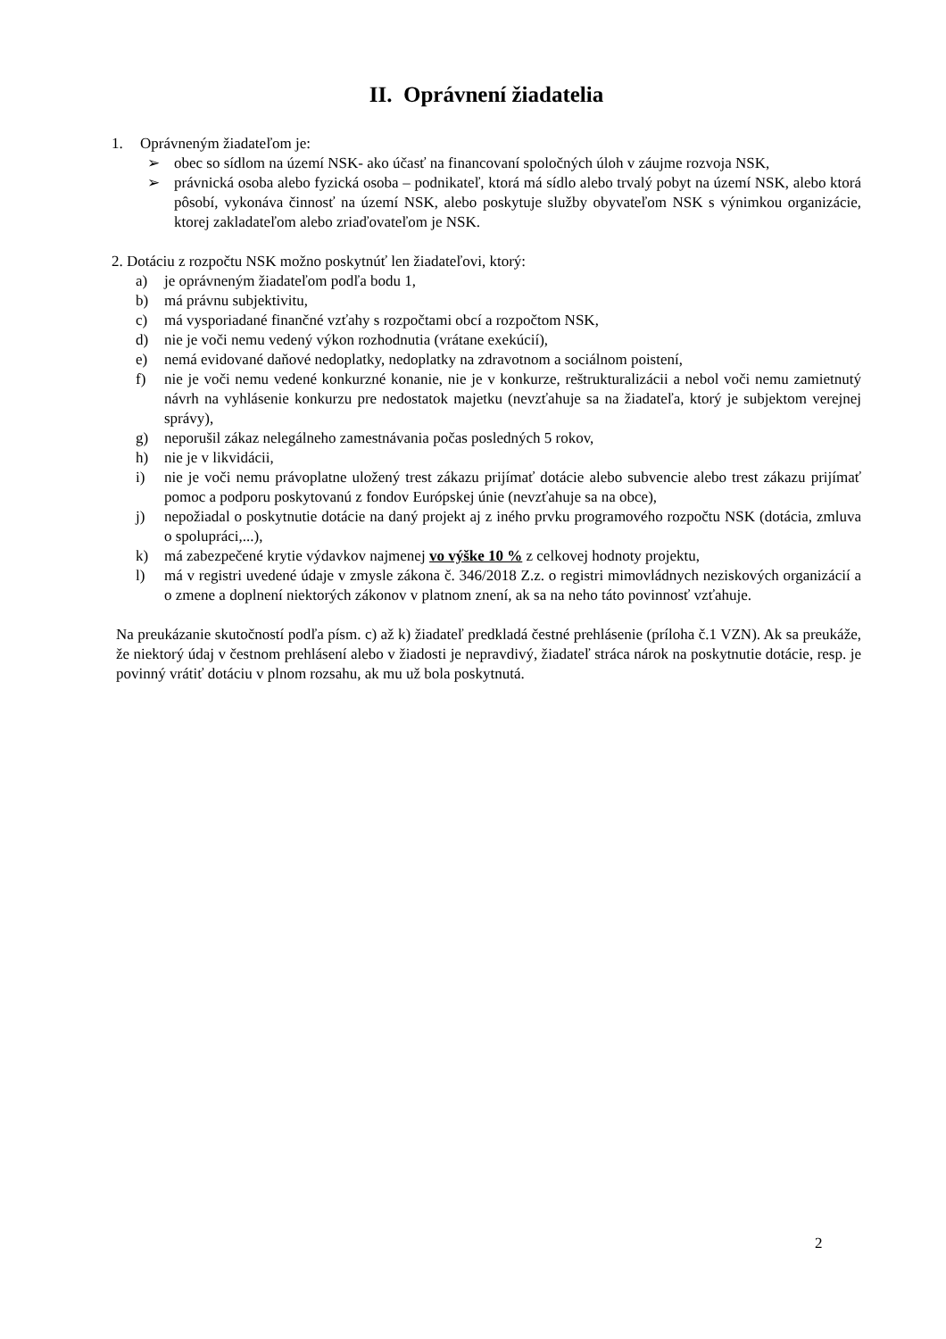II. Oprávnení žiadatelia
1. Oprávneným žiadateľom je:
➢ obec so sídlom na území NSK- ako účasť na financovaní spoločných úloh v záujme rozvoja NSK,
➢ právnická osoba alebo fyzická osoba – podnikateľ, ktorá má sídlo alebo trvalý pobyt na území NSK, alebo ktorá pôsobí, vykonáva činnosť na území NSK, alebo poskytuje služby obyvateľom NSK s výnimkou organizácie, ktorej zakladateľom alebo zriaďovateľom je NSK.
2. Dotáciu z rozpočtu NSK možno poskytnúť len žiadateľovi, ktorý:
a) je oprávneným žiadateľom podľa bodu 1,
b) má právnu subjektivitu,
c) má vysporiadané finančné vzťahy s rozpočtami obcí a rozpočtom NSK,
d) nie je voči nemu vedený výkon rozhodnutia (vrátane exekúcií),
e) nemá evidované daňové nedoplatky, nedoplatky na zdravotnom a sociálnom poistení,
f) nie je voči nemu vedené konkurzné konanie, nie je v konkurze, reštrukturalizácii a nebol voči nemu zamietnutý návrh na vyhlásenie konkurzu pre nedostatok majetku (nevzťahuje sa na žiadateľa, ktorý je subjektom verejnej správy),
g) neporušil zákaz nelegálneho zamestnávania počas posledných 5 rokov,
h) nie je v likvidácii,
i) nie je voči nemu právoplatne uložený trest zákazu prijímať dotácie alebo subvencie alebo trest zákazu prijímať pomoc a podporu poskytovanú z fondov Európskej únie (nevzťahuje sa na obce),
j) nepožiadal o poskytnutie dotácie na daný projekt aj z iného prvku programového rozpočtu NSK (dotácia, zmluva o spolupráci,...),
k) má zabezpečené krytie výdavkov najmenej vo výške 10 % z celkovej hodnoty projektu,
l) má v registri uvedené údaje v zmysle zákona č. 346/2018 Z.z. o registri mimovládnych neziskových organizácií a o zmene a doplnení niektorých zákonov v platnom znení, ak sa na neho táto povinnosť vzťahuje.
Na preukázanie skutočností podľa písm. c) až k) žiadateľ predkladá čestné prehlásenie (príloha č.1 VZN). Ak sa preukáže, že niektorý údaj v čestnom prehlásení alebo v žiadosti je nepravdivý, žiadateľ stráca nárok na poskytnutie dotácie, resp. je povinný vrátiť dotáciu v plnom rozsahu, ak mu už bola poskytnutá.
2